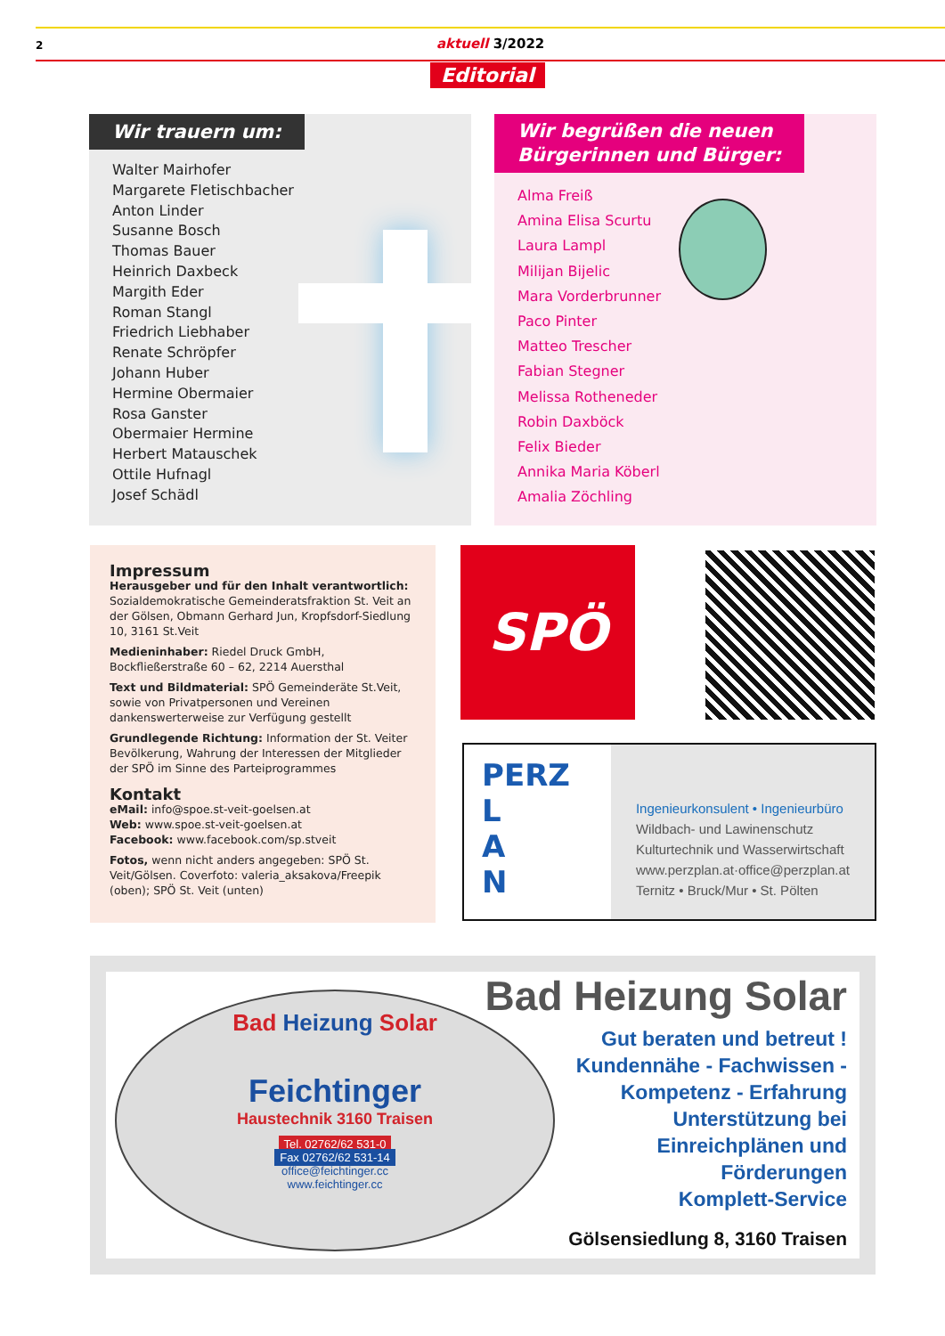2 aktuell 3/2022
Editorial
Wir trauern um:
Walter Mairhofer
Margarete Fletischbacher
Anton Linder
Susanne Bosch
Thomas Bauer
Heinrich Daxbeck
Margith Eder
Roman Stangl
Friedrich Liebhaber
Renate Schröpfer
Johann Huber
Hermine Obermaier
Rosa Ganster
Obermaier Hermine
Herbert Matauschek
Ottile Hufnagl
Josef Schädl
Wir begrüßen die neuen
Bürgerinnen und Bürger:
Alma Freiß
Amina Elisa Scurtu
Laura Lampl
Milijan Bijelic
Mara Vorderbrunner
Paco Pinter
Matteo Trescher
Fabian Stegner
Melissa Rotheneder
Robin Daxböck
Felix Bieder
Annika Maria Köberl
Amalia Zöchling
Impressum
Herausgeber und für den Inhalt verantwortlich: Sozialdemokratische Gemeinderatsfraktion St. Veit an der Gölsen, Obmann Gerhard Jun, Kropfsdorf-Siedlung 10, 3161 St.Veit
Medieninhaber: Riedel Druck GmbH, Bockfließerstraße 60 – 62, 2214 Auersthal
Text und Bildmaterial: SPÖ Gemeinderäte St.Veit, sowie von Privatpersonen und Vereinen dankenswerterweise zur Verfügung gestellt
Grundlegende Richtung: Information der St. Veiter Bevölkerung, Wahrung der Interessen der Mitglieder der SPÖ im Sinne des Parteiprogrammes
Kontakt
eMail: info@spoe.st-veit-goelsen.at
Web: www.spoe.st-veit-goelsen.at
Facebook: www.facebook.com/sp.stveit
Fotos, wenn nicht anders angegeben: SPÖ St. Veit/Gölsen. Coverfoto: valeria_aksakova/Freepik (oben); SPÖ St. Veit (unten)
SPÖ
PERZ
L
A
N
Ingenieurkonsulent • Ingenieurbüro
Wildbach- und Lawinenschutz
Kulturtechnik und Wasserwirtschaft
www.perzplan.at·office@perzplan.at
Ternitz • Bruck/Mur • St. Pölten
Bad Heizung Solar
Feichtinger
Haustechnik 3160 Traisen
Tel. 02762/62 531-0
Fax 02762/62 531-14
office@feichtinger.cc
www.feichtinger.cc
Bad Heizung Solar
Gut beraten und betreut !
Kundennähe - Fachwissen -
Kompetenz - Erfahrung
Unterstützung bei
Einreichplänen und
Förderungen
Komplett-Service
Gölsensiedlung 8, 3160 Traisen